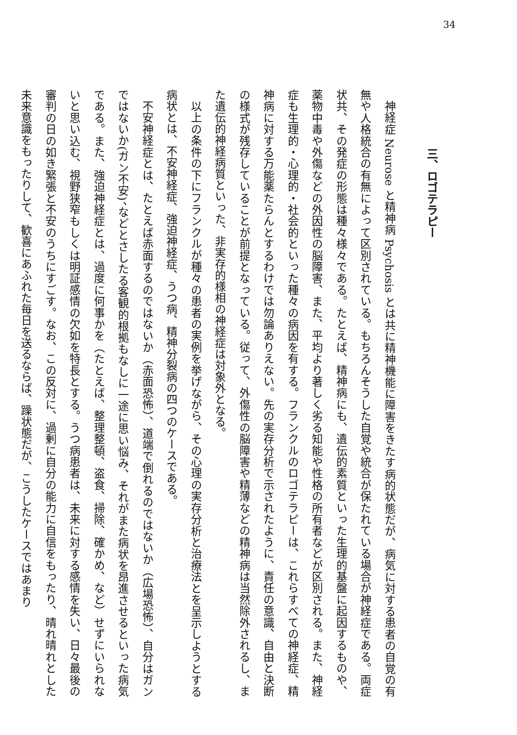34
三、ロゴテラピー
神経症 Neurose と精神病 Psychosis とは共に精神機能に障害をきたす病的状態だが、病気に対する患者の自覚の有無や人格統合の有無によって区別されている。もちろんそうした自覚や統合が保たれている場合が神経症である。両症状共、その発症の形態は種々様々である。たとえば、精神病にも、遺伝的素質といった生理的基盤に起因するものや、薬物中毒や外傷などの外因性の脳障害、また、平均より著しく劣る知能や性格の所有者などが区別される。また、神経症も生理的・心理的・社会的といった種々の病因を有する。フランクルのロゴテラピーは、これらすべての神経症、精神病に対する万能薬たらんとするわけでは勿論ありえない。先の実存分析で示されたように、責任の意識、自由と決断の様式が残存していることが前提となっている。従って、外傷性の脳障害や精薄などの精神病は当然除外されるし、また遺伝的神経病質といった、非実存的様相の神経症は対象外となる。
以上の条件の下にフランクルが種々の患者の実例を挙げながら、その心理の実存分析と治療法とを呈示しようとする病状とは、不安神経症、強迫神経症、うつ病、精神分裂病の四つのケースである。
不安神経症とは、たとえば赤面するのではないか（赤面恐怖）、道端で倒れるのではないか（広場恐怖）、自分はガンではないか(ガン不安)、などとさしたる客観的根拠もなしに一途に思い悩み、それがまた病状を昂進させるといった病気である。また、強迫神経症とは、過度に何事かを（たとえば、整理整頓、盗食、掃除、確かめ、など）せずにいられないと思い込む、視野狭窄もしくは明証感情の欠如を特長とする。うつ病患者は、未来に対する感情を失い、日々最後の審判の日の如き緊張と不安のうちにすごす。なお、この反対に、過剰に自分の能力に自信をもったり、晴れ晴れとした未来意識をもったりして、歓喜にあふれた毎日を送るならば、躁状態だが、こうしたケースではあまり